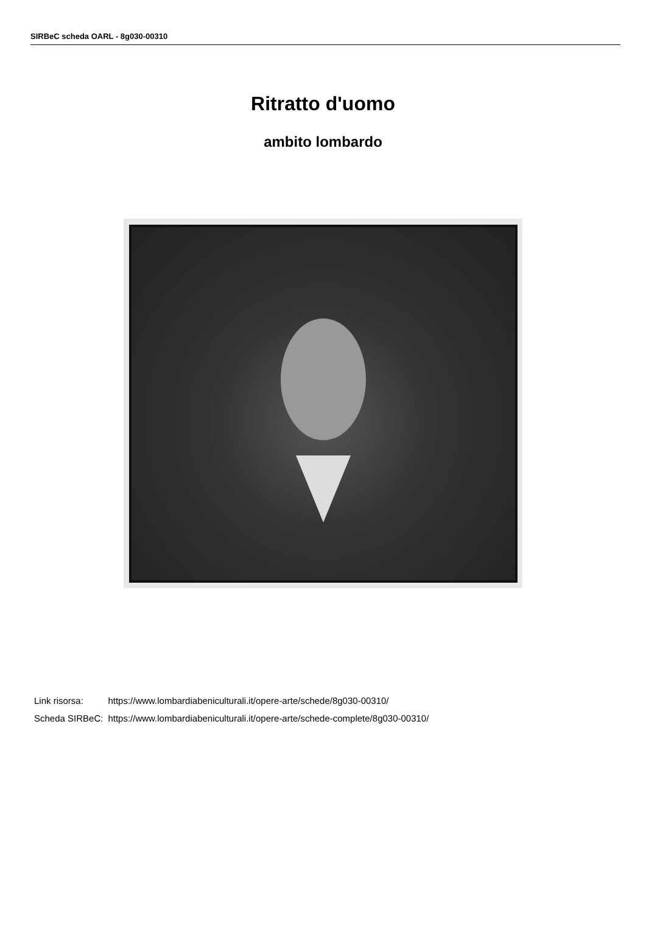SIRBeC scheda OARL - 8g030-00310
Ritratto d'uomo
ambito lombardo
| Link risorsa: | https://www.lombardiabeniculturali.it/opere-arte/schede/8g030-00310/ |
| Scheda SIRBeC: | https://www.lombardiabeniculturali.it/opere-arte/schede-complete/8g030-00310/ |